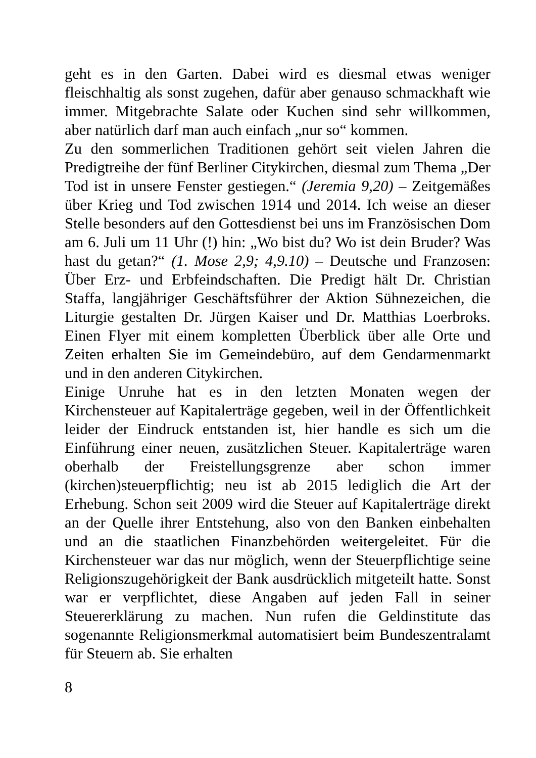geht es in den Garten. Dabei wird es diesmal etwas weniger fleischhaltig als sonst zugehen, dafür aber genauso schmackhaft wie immer. Mitgebrachte Salate oder Kuchen sind sehr willkommen, aber natürlich darf man auch einfach „nur so“ kommen.
Zu den sommerlichen Traditionen gehört seit vielen Jahren die Predigtreihe der fünf Berliner Citykirchen, diesmal zum Thema „Der Tod ist in unsere Fenster gestiegen.“ (Jeremia 9,20) – Zeitgemäßes über Krieg und Tod zwischen 1914 und 2014. Ich weise an dieser Stelle besonders auf den Gottesdienst bei uns im Französischen Dom am 6. Juli um 11 Uhr (!) hin: „Wo bist du? Wo ist dein Bruder? Was hast du getan?“ (1. Mose 2,9; 4,9.10) – Deutsche und Franzosen: Über Erz- und Erbfeindschaften. Die Predigt hält Dr. Christian Staffa, langjähriger Geschäftsführer der Aktion Sühnezeichen, die Liturgie gestalten Dr. Jürgen Kaiser und Dr. Matthias Loerbroks. Einen Flyer mit einem kompletten Überblick über alle Orte und Zeiten erhalten Sie im Gemeindebüro, auf dem Gendarmenmarkt und in den anderen Citykirchen.
Einige Unruhe hat es in den letzten Monaten wegen der Kirchensteuer auf Kapitalerträge gegeben, weil in der Öffentlichkeit leider der Eindruck entstanden ist, hier handle es sich um die Einführung einer neuen, zusätzlichen Steuer. Kapitalerträge waren oberhalb der Freistellungsgrenze aber schon immer (kirchen)steuerpflichtig; neu ist ab 2015 lediglich die Art der Erhebung. Schon seit 2009 wird die Steuer auf Kapitalerträge direkt an der Quelle ihrer Entstehung, also von den Banken einbehalten und an die staatlichen Finanzbehörden weitergeleitet. Für die Kirchensteuer war das nur möglich, wenn der Steuerpflichtige seine Religionszugehörigkeit der Bank ausdrücklich mitgeteilt hatte. Sonst war er verpflichtet, diese Angaben auf jeden Fall in seiner Steuererklärung zu machen. Nun rufen die Geldinstitute das sogenannte Religionsmerkmal automatisiert beim Bundeszentralamt für Steuern ab. Sie erhalten
8